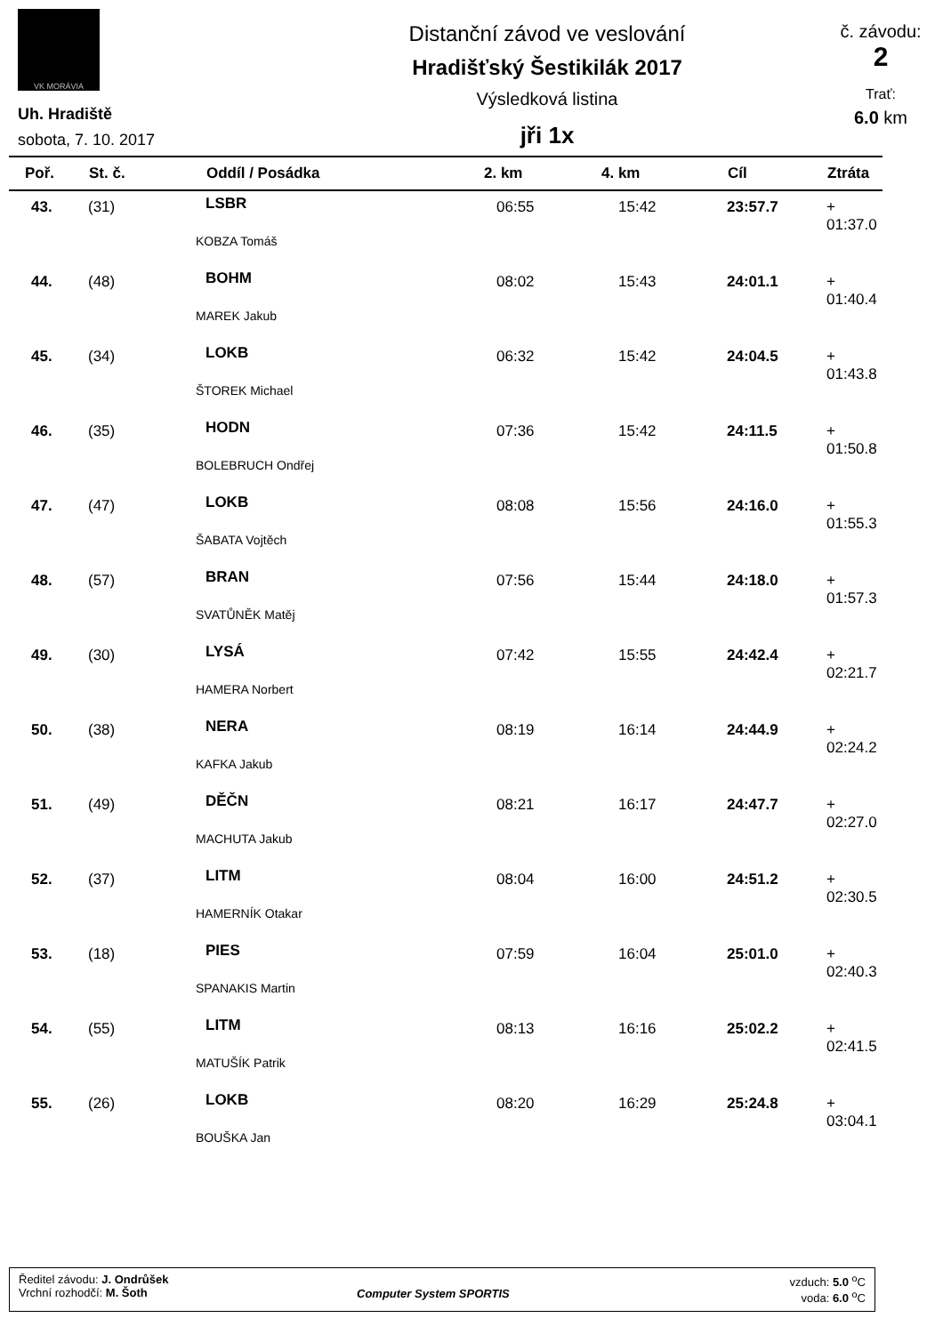VK MORÁVIA
Uh. Hradiště
sobota, 7. 10. 2017
Distanční závod ve veslování
Hradišťský Šestikilák 2017
Výsledková listina
jři 1x
č. závodu:
2
Trať:
6.0 km
| Poř. | St. č. | Oddíl / Posádka | 2. km | 4. km | Cíl | Ztráta |
| --- | --- | --- | --- | --- | --- | --- |
| 43. | (31) | LSBR | 06:55 | 15:42 | 23:57.7 | + 01:37.0 |
| KOBZA Tomáš | | | | | | |
| 44. | (48) | BOHM | 08:02 | 15:43 | 24:01.1 | + 01:40.4 |
| MAREK Jakub | | | | | | |
| 45. | (34) | LOKB | 06:32 | 15:42 | 24:04.5 | + 01:43.8 |
| ŠTOREK Michael | | | | | | |
| 46. | (35) | HODN | 07:36 | 15:42 | 24:11.5 | + 01:50.8 |
| BOLEBRUCH Ondřej | | | | | | |
| 47. | (47) | LOKB | 08:08 | 15:56 | 24:16.0 | + 01:55.3 |
| ŠABATA Vojtěch | | | | | | |
| 48. | (57) | BRAN | 07:56 | 15:44 | 24:18.0 | + 01:57.3 |
| SVATŮNĚK Matěj | | | | | | |
| 49. | (30) | LYSÁ | 07:42 | 15:55 | 24:42.4 | + 02:21.7 |
| HAMERA Norbert | | | | | | |
| 50. | (38) | NERA | 08:19 | 16:14 | 24:44.9 | + 02:24.2 |
| KAFKA Jakub | | | | | | |
| 51. | (49) | DĚČN | 08:21 | 16:17 | 24:47.7 | + 02:27.0 |
| MACHUTA Jakub | | | | | | |
| 52. | (37) | LITM | 08:04 | 16:00 | 24:51.2 | + 02:30.5 |
| HAMERNÍK Otakar | | | | | | |
| 53. | (18) | PIES | 07:59 | 16:04 | 25:01.0 | + 02:40.3 |
| SPANAKIS Martin | | | | | | |
| 54. | (55) | LITM | 08:13 | 16:16 | 25:02.2 | + 02:41.5 |
| MATUŠÍK Patrik | | | | | | |
| 55. | (26) | LOKB | 08:20 | 16:29 | 25:24.8 | + 03:04.1 |
| BOUŠKA Jan | | | | | | |
Ředitel závodu: J. Ondrůšek
Vrchní rozhodčí: M. Šoth
Computer System SPORTIS
vzduch: 5.0 <sup>o</sup>C
voda: 6.0 <sup>o</sup>C